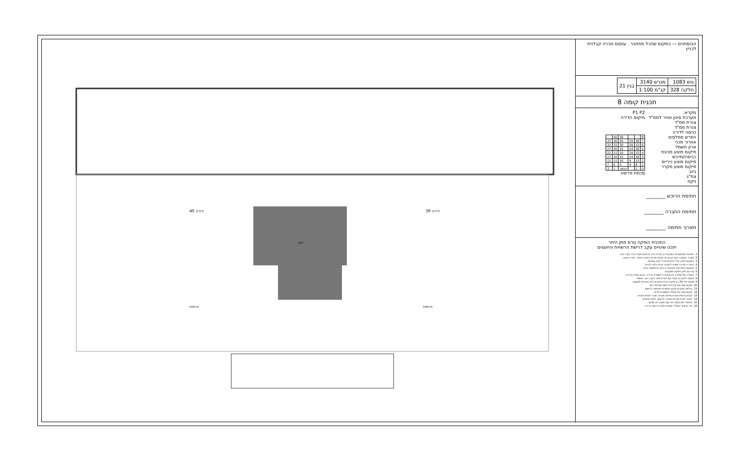לובי
דירה 40 דירה 39
מרפסת מרפסת
הבוסתנים — במקום שהכל מתחבר עזסום חברה קבלנית לבניין
| גוש 1083 | מגרש 3140 | בנין 21 |
| חלקה 328 | קנ"מ 1:100 | |
תכנית קומה 8
מקרא:
מערכת סינון אוויר לממ"ד
צנרת ממ"ד
צנרת ממ"ד
כניסה לדירה
הפרש מפלסים
אוורור מכני
ארון חשמל
מיקום מוצע מכונת כביסה/מייבש
מיקום מוצע כיריים
מיקום מוצע מקרר
ביוב
צמ"ג
ניקוז
P1 P2
מיקום הדירה
| | 40 | 39 | | | 8 |
| 37 | 36 | 35 | 34 | 38 | 7 |
| 32 | 31 | 30 | 29 | 33 | 6 |
| 27 | 26 | 25 | 24 | 28 | 5 |
| 22 | 21 | 20 | 19 | 23 | 4 |
| 17 | 16 | 15 | 14 | 18 | 3 |
| 12 | 11 | 10 | 9 | 13 | 2 |
| 7 | 6 | 5 | 4 | 8 | 1 |
| 3 | 1 | כניסה | | 2 | 0 |
סכמת פריסה
חתימת הרוכש ________
חתימת החברה ________
תאריך חתימה ________
התכנית הופקה טרם מתן היתר
יתכנו שינויים עקב דרישת הרשויות והיועצים
1. המידות המתוארות בתוכנית הן מידות בניה (ברוטו) מקיר בניה לקיר בניה.
2. לצורך הזמנת ריהוט קבוע יש לקחת מידות בפועל באתר, לפני הזמנה.
3. במיקום כלים, גודל חלונות וכדו' יתכנו שינויים.
4. החברה תהיה רשאית להעביר צנרת גלויה לכיבוי.
5. קבועות התברואה בתכנית זו הינם להמחשה בלבד.
6. על הגג יתכן ויותקנו מתקנים.
7. במקרה של סתירה בין תכנית זו למפרט הדירה, יקבע מפרט הדירה.
8. בשטח התקרות יעברו קווי צנרת מים, ניקוז, ביוב, חשמל.
9. סטיות של 2% בין מידות הבניין בתכנית לבין המידות למעשה.
10. מיקום סופי של צנרת מי גשם וקולטני ביוב.
11. גבולות המגרש יקבעו כתשריט שיאושר לרישום.
12. מיקום סופי של קולטי השמש והדודים.
13. לעניין גבולות מגרש ופיתוח מגרש, תגבר תכנית מגרש.
14. לאחר הכנת תכניות עבודה לביצוע, ייתכנו שינויים.
15. ביציאה למרפסות יהיה סף מוגבה או מונמך.
16. פני הריצוף הממ"ד מוגבים מפני הריצוף בדירה.